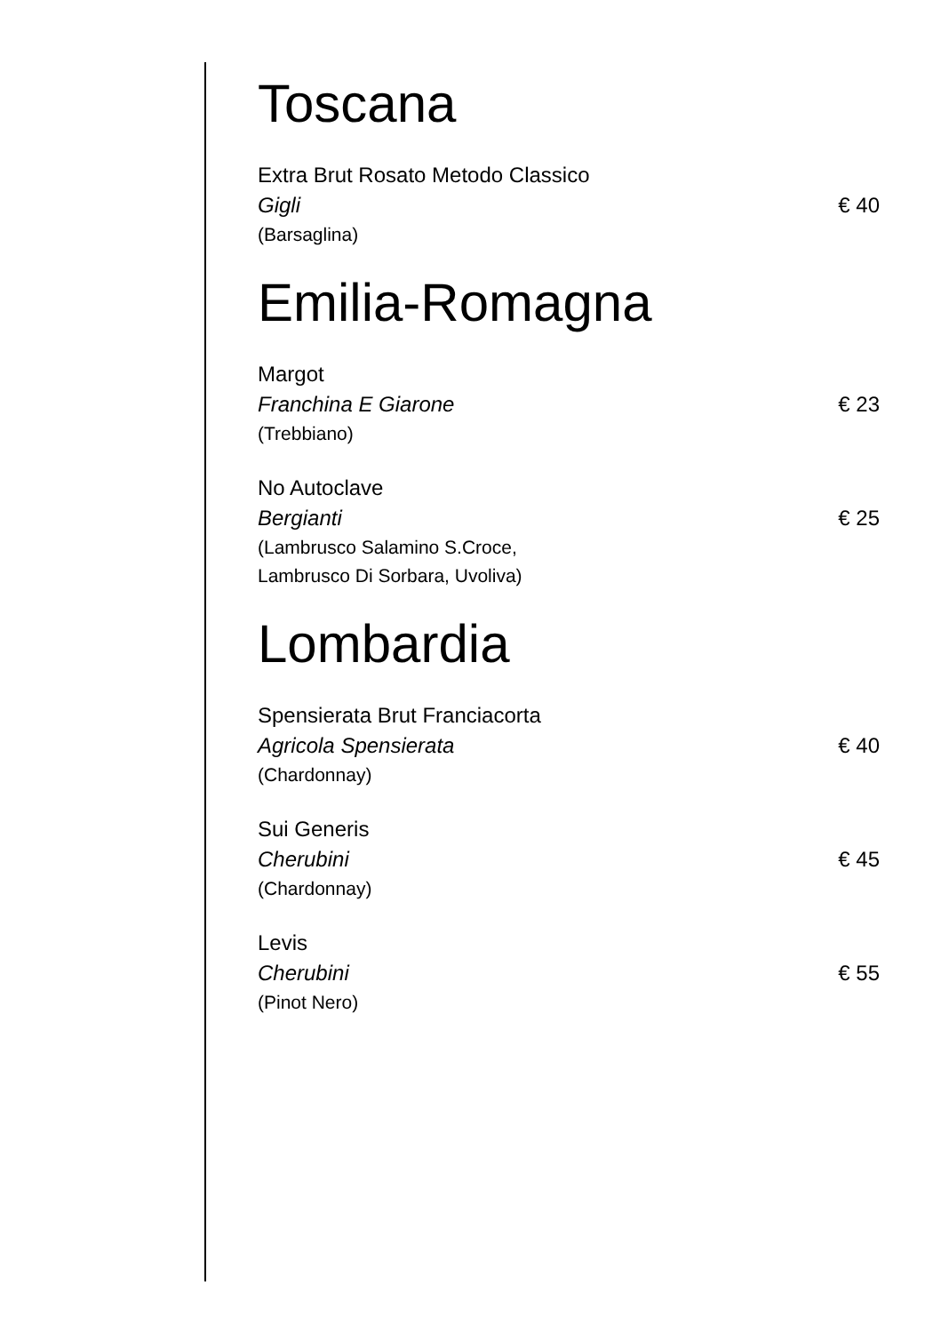Toscana
Extra Brut Rosato Metodo Classico
Gigli € 40
(Barsaglina)
Emilia-Romagna
Margot
Franchina E Giarone € 23
(Trebbiano)
No Autoclave
Bergianti € 25
(Lambrusco Salamino S.Croce,
Lambrusco Di Sorbara, Uvoliva)
Lombardia
Spensierata Brut Franciacorta
Agricola Spensierata € 40
(Chardonnay)
Sui Generis
Cherubini € 45
(Chardonnay)
Levis
Cherubini € 55
(Pinot Nero)